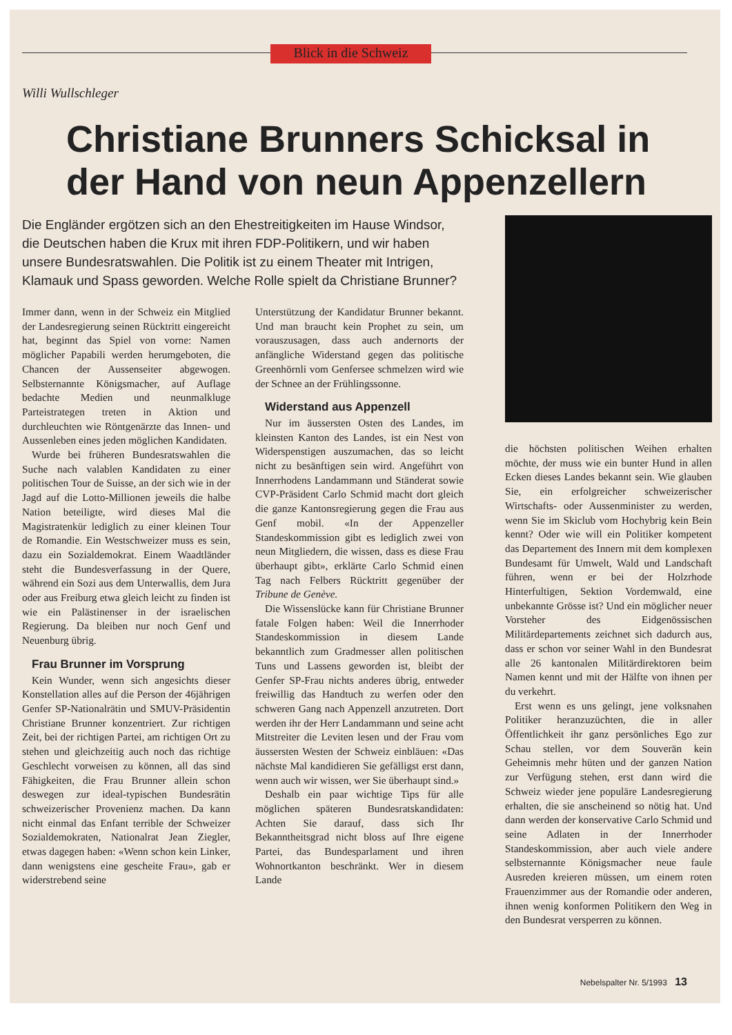Blick in die Schweiz
Willi Wullschleger
Christiane Brunners Schicksal in der Hand von neun Appenzellern
Die Engländer ergötzen sich an den Ehestreitigkeiten im Hause Windsor, die Deutschen haben die Krux mit ihren FDP-Politikern, und wir haben unsere Bundesratswahlen. Die Politik ist zu einem Theater mit Intrigen, Klamauk und Spass geworden. Welche Rolle spielt da Christiane Brunner?
Immer dann, wenn in der Schweiz ein Mitglied der Landesregierung seinen Rücktritt eingereicht hat, beginnt das Spiel von vorne: Namen möglicher Papabili werden herumgeboten, die Chancen der Aussenseiter abgewogen. Selbsternannte Königsmacher, auf Auflage bedachte Medien und neunmalkluge Parteistrategen treten in Aktion und durchleuchten wie Röntgenärzte das Innen- und Aussenleben eines jeden möglichen Kandidaten.
Wurde bei früheren Bundesratswahlen die Suche nach valablen Kandidaten zu einer politischen Tour de Suisse, an der sich wie in der Jagd auf die Lotto-Millionen jeweils die halbe Nation beteiligte, wird dieses Mal die Magistratenkür lediglich zu einer kleinen Tour de Romandie. Ein Westschweizer muss es sein, dazu ein Sozialdemokrat. Einem Waadtländer steht die Bundesverfassung in der Quere, während ein Sozi aus dem Unterwallis, dem Jura oder aus Freiburg etwa gleich leicht zu finden ist wie ein Palästinenser in der israelischen Regierung. Da bleiben nur noch Genf und Neuenburg übrig.
Frau Brunner im Vorsprung
Kein Wunder, wenn sich angesichts dieser Konstellation alles auf die Person der 46jährigen Genfer SP-Nationalrätin und SMUV-Präsidentin Christiane Brunner konzentriert. Zur richtigen Zeit, bei der richtigen Partei, am richtigen Ort zu stehen und gleichzeitig auch noch das richtige Geschlecht vorweisen zu können, all das sind Fähigkeiten, die Frau Brunner allein schon deswegen zur ideal-typischen Bundesrätin schweizerischer Provenienz machen. Da kann nicht einmal das Enfant terrible der Schweizer Sozialdemokraten, Nationalrat Jean Ziegler, etwas dagegen haben: «Wenn schon kein Linker, dann wenigstens eine gescheite Frau», gab er widerstrebend seine
Unterstützung der Kandidatur Brunner bekannt. Und man braucht kein Prophet zu sein, um vorauszusagen, dass auch andernorts der anfängliche Widerstand gegen das politische Greenhörnli vom Genfersee schmelzen wird wie der Schnee an der Frühlingssonne.
Widerstand aus Appenzell
Nur im äussersten Osten des Landes, im kleinsten Kanton des Landes, ist ein Nest von Widerspenstigen auszumachen, das so leicht nicht zu besänftigen sein wird. Angeführt von Innerrhodens Landammann und Ständerat sowie CVP-Präsident Carlo Schmid macht dort gleich die ganze Kantonsregierung gegen die Frau aus Genf mobil. «In der Appenzeller Standeskommission gibt es lediglich zwei von neun Mitgliedern, die wissen, dass es diese Frau überhaupt gibt», erklärte Carlo Schmid einen Tag nach Felbers Rücktritt gegenüber der Tribune de Genève.
Die Wissenslücke kann für Christiane Brunner fatale Folgen haben: Weil die Innerrhoder Standeskommission in diesem Lande bekanntlich zum Gradmesser allen politischen Tuns und Lassens geworden ist, bleibt der Genfer SP-Frau nichts anderes übrig, entweder freiwillig das Handtuch zu werfen oder den schweren Gang nach Appenzell anzutreten. Dort werden ihr der Herr Landammann und seine acht Mitstreiter die Leviten lesen und der Frau vom äussersten Westen der Schweiz einbläuen: «Das nächste Mal kandidieren Sie gefälligst erst dann, wenn auch wir wissen, wer Sie überhaupt sind.»
Deshalb ein paar wichtige Tips für alle möglichen späteren Bundesratskandidaten: Achten Sie darauf, dass sich Ihr Bekanntheitsgrad nicht bloss auf Ihre eigene Partei, das Bundesparlament und ihren Wohnortkanton beschränkt. Wer in diesem Lande
die höchsten politischen Weihen erhalten möchte, der muss wie ein bunter Hund in allen Ecken dieses Landes bekannt sein. Wie glauben Sie, ein erfolgreicher schweizerischer Wirtschafts- oder Aussenminister zu werden, wenn Sie im Skiclub vom Hochybrig kein Bein kennt? Oder wie will ein Politiker kompetent das Departement des Innern mit dem komplexen Bundesamt für Umwelt, Wald und Landschaft führen, wenn er bei der Holzrhode Hinterfultigen, Sektion Vordemwald, eine unbekannte Grösse ist? Und ein möglicher neuer Vorsteher des Eidgenössischen Militärdepartements zeichnet sich dadurch aus, dass er schon vor seiner Wahl in den Bundesrat alle 26 kantonalen Militärdirektoren beim Namen kennt und mit der Hälfte von ihnen per du verkehrt.
Erst wenn es uns gelingt, jene volksnahen Politiker heranzuzüchten, die in aller Öffentlichkeit ihr ganz persönliches Ego zur Schau stellen, vor dem Souverän kein Geheimnis mehr hüten und der ganzen Nation zur Verfügung stehen, erst dann wird die Schweiz wieder jene populäre Landesregierung erhalten, die sie anscheinend so nötig hat. Und dann werden der konservative Carlo Schmid und seine Adlaten in der Innerrhoder Standeskommission, aber auch viele andere selbsternannte Königsmacher neue faule Ausreden kreieren müssen, um einem roten Frauenzimmer aus der Romandie oder anderen, ihnen wenig konformen Politikern den Weg in den Bundesrat versperren zu können.
Nebelspalter Nr. 5/1993 13